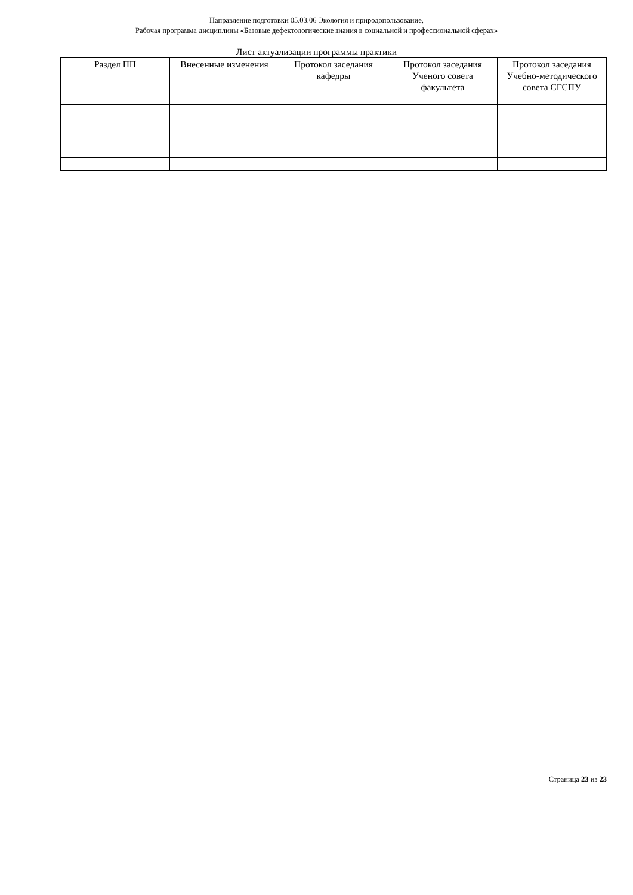Направление подготовки 05.03.06 Экология и природопользование,
Рабочая программа дисциплины «Базовые дефектологические знания в социальной и профессиональной сферах»
Лист актуализации программы практики
| Раздел ПП | Внесенные изменения | Протокол заседания кафедры | Протокол заседания Ученого совета факультета | Протокол заседания Учебно-методического совета СГСПУ |
| --- | --- | --- | --- | --- |
Страница 23 из 23